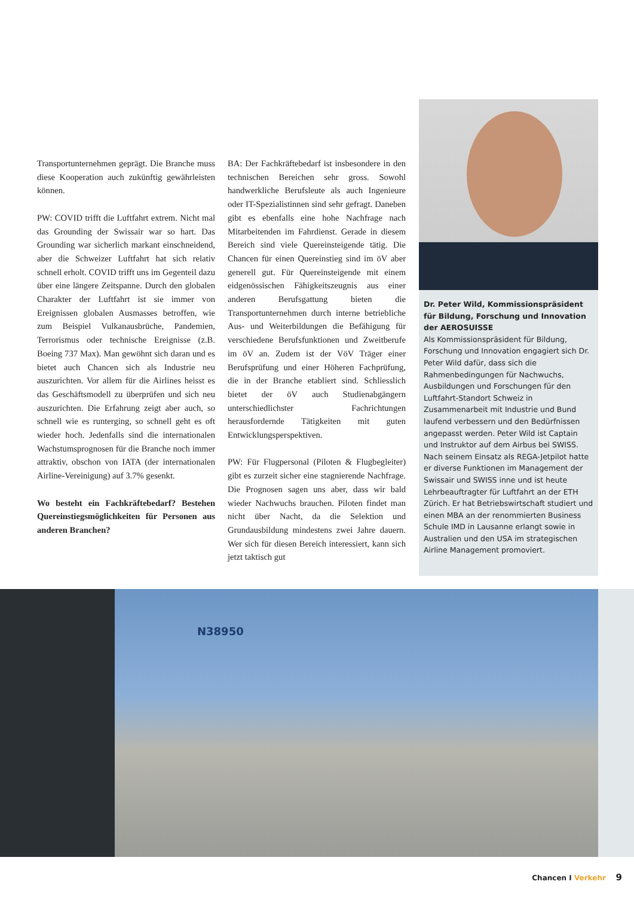Transportunternehmen geprägt. Die Branche muss diese Kooperation auch zukünftig gewährleisten können.
PW: COVID trifft die Luftfahrt extrem. Nicht mal das Grounding der Swissair war so hart. Das Grounding war sicherlich markant einschneidend, aber die Schweizer Luftfahrt hat sich relativ schnell erholt. COVID trifft uns im Gegenteil dazu über eine längere Zeitspanne. Durch den globalen Charakter der Luftfahrt ist sie immer von Ereignissen globalen Ausmasses betroffen, wie zum Beispiel Vulkanausbrüche, Pandemien, Terrorismus oder technische Ereignisse (z.B. Boeing 737 Max). Man gewöhnt sich daran und es bietet auch Chancen sich als Industrie neu auszurichten. Vor allem für die Airlines heisst es das Geschäftsmodell zu überprüfen und sich neu auszurichten. Die Erfahrung zeigt aber auch, so schnell wie es runterging, so schnell geht es oft wieder hoch. Jedenfalls sind die internationalen Wachstumsprognosen für die Branche noch immer attraktiv, obschon von IATA (der internationalen Airline-Vereinigung) auf 3.7% gesenkt.
Wo besteht ein Fachkräftebedarf? Bestehen Quereinstiegsmöglichkeiten für Personen aus anderen Branchen?
BA: Der Fachkräftebedarf ist insbesondere in den technischen Bereichen sehr gross. Sowohl handwerkliche Berufsleute als auch Ingenieure oder IT-Spezialistinnen sind sehr gefragt. Daneben gibt es ebenfalls eine hohe Nachfrage nach Mitarbeitenden im Fahrdienst. Gerade in diesem Bereich sind viele Quereinsteigende tätig. Die Chancen für einen Quereinstieg sind im öV aber generell gut. Für Quereinsteigende mit einem eidgenössischen Fähigkeitszeugnis aus einer anderen Berufsgattung bieten die Transportunternehmen durch interne betriebliche Aus- und Weiterbildungen die Befähigung für verschiedene Berufsfunktionen und Zweitberufe im öV an. Zudem ist der VöV Träger einer Berufsprüfung und einer Höheren Fachprüfung, die in der Branche etabliert sind. Schliesslich bietet der öV auch Studienabgängern unterschiedlichster Fachrichtungen herausfordernde Tätigkeiten mit guten Entwicklungsperspektiven.
PW: Für Flugpersonal (Piloten & Flugbegleiter) gibt es zurzeit sicher eine stagnierende Nachfrage. Die Prognosen sagen uns aber, dass wir bald wieder Nachwuchs brauchen. Piloten findet man nicht über Nacht, da die Selektion und Grundausbildung mindestens zwei Jahre dauern. Wer sich für diesen Bereich interessiert, kann sich jetzt taktisch gut
Dr. Peter Wild, Kommissionspräsident für Bildung, Forschung und Innovation der AEROSUISSE
Als Kommissionspräsident für Bildung, Forschung und Innovation engagiert sich Dr. Peter Wild dafür, dass sich die Rahmenbedingungen für Nachwuchs, Ausbildungen und Forschungen für den Luftfahrt-Standort Schweiz in Zusammenarbeit mit Industrie und Bund laufend verbessern und den Bedürfnissen angepasst werden. Peter Wild ist Captain und Instruktor auf dem Airbus bei SWISS. Nach seinem Einsatz als REGA-Jetpilot hatte er diverse Funktionen im Management der Swissair und SWISS inne und ist heute Lehrbeauftragter für Luftfahrt an der ETH Zürich. Er hat Betriebswirtschaft studiert und einen MBA an der renommierten Business Schule IMD in Lausanne erlangt sowie in Australien und den USA im strategischen Airline Management promoviert.
N38950
Chancen I Verkehr 9